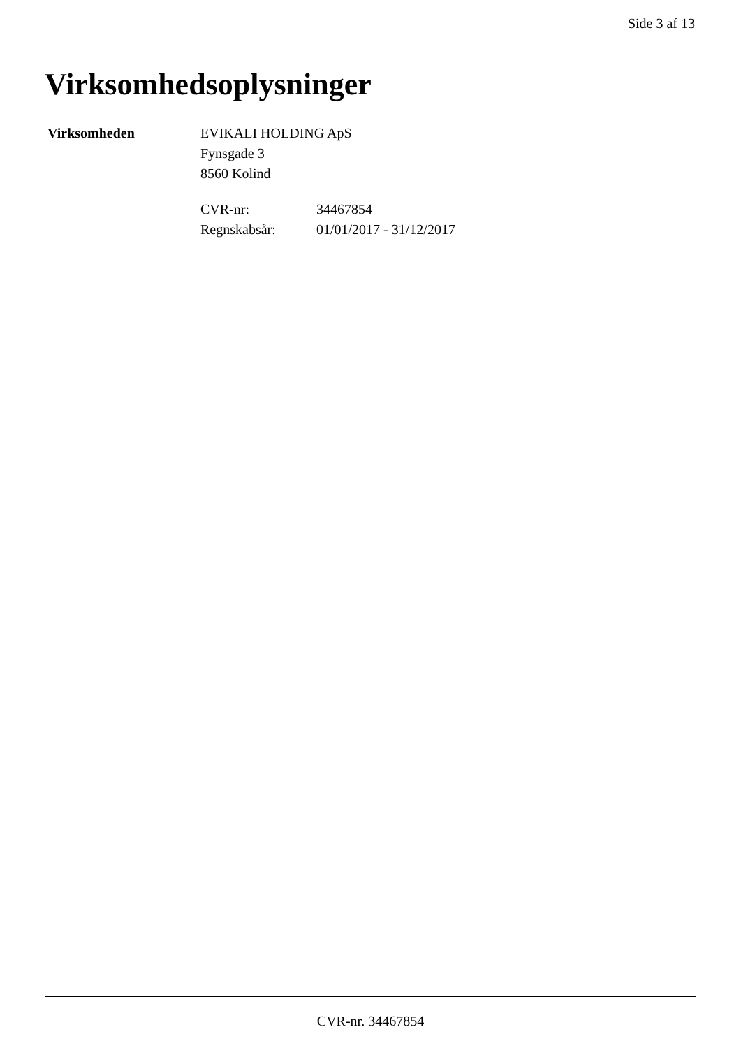Side 3 af 13
Virksomhedsoplysninger
Virksomheden EVIKALI HOLDING ApS
Fynsgade 3
8560 Kolind
CVR-nr: 34467854
Regnskabsår: 01/01/2017 - 31/12/2017
CVR-nr. 34467854